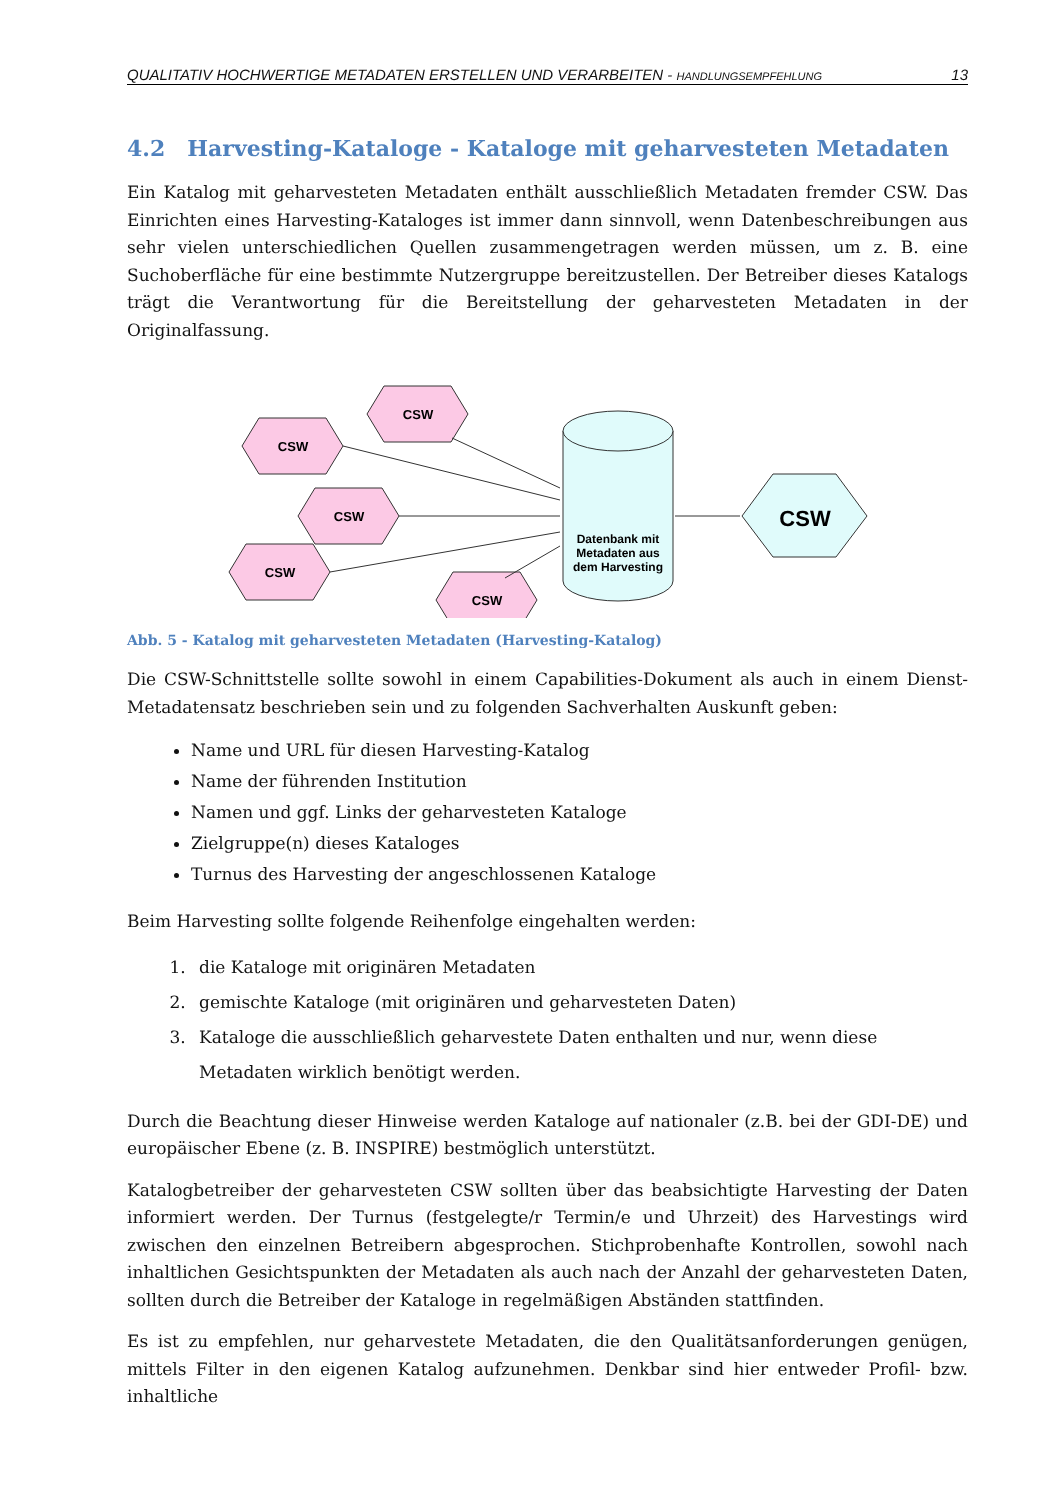QUALITATIV HOCHWERTIGE METADATEN ERSTELLEN UND VERARBEITEN - HANDLUNGSEMPFEHLUNG 13
4.2 Harvesting-Kataloge - Kataloge mit geharvesteten Metadaten
Ein Katalog mit geharvesteten Metadaten enthält ausschließlich Metadaten fremder CSW. Das Einrichten eines Harvesting-Kataloges ist immer dann sinnvoll, wenn Datenbeschreibungen aus sehr vielen unterschiedlichen Quellen zusammengetragen werden müssen, um z. B. eine Suchoberfläche für eine bestimmte Nutzergruppe bereitzustellen. Der Betreiber dieses Katalogs trägt die Verantwortung für die Bereitstellung der geharvesteten Metadaten in der Originalfassung.
CSW
CSW
CSW
CSW
CSW
Datenbank mit
Metadaten aus
dem Harvesting
CSW
Abb. 5 - Katalog mit geharvesteten Metadaten (Harvesting-Katalog)
Die CSW-Schnittstelle sollte sowohl in einem Capabilities-Dokument als auch in einem Dienst-Metadatensatz beschrieben sein und zu folgenden Sachverhalten Auskunft geben:
Name und URL für diesen Harvesting-Katalog
Name der führenden Institution
Namen und ggf. Links der geharvesteten Kataloge
Zielgruppe(n) dieses Kataloges
Turnus des Harvesting der angeschlossenen Kataloge
Beim Harvesting sollte folgende Reihenfolge eingehalten werden:
1. die Kataloge mit originären Metadaten
2. gemischte Kataloge (mit originären und geharvesteten Daten)
3. Kataloge die ausschließlich geharvestete Daten enthalten und nur, wenn diese Metadaten wirklich benötigt werden.
Durch die Beachtung dieser Hinweise werden Kataloge auf nationaler (z.B. bei der GDI-DE) und europäischer Ebene (z. B. INSPIRE) bestmöglich unterstützt.
Katalogbetreiber der geharvesteten CSW sollten über das beabsichtigte Harvesting der Daten informiert werden. Der Turnus (festgelegte/r Termin/e und Uhrzeit) des Harvestings wird zwischen den einzelnen Betreibern abgesprochen. Stichprobenhafte Kontrollen, sowohl nach inhaltlichen Gesichtspunkten der Metadaten als auch nach der Anzahl der geharvesteten Daten, sollten durch die Betreiber der Kataloge in regelmäßigen Abständen stattfinden.
Es ist zu empfehlen, nur geharvestete Metadaten, die den Qualitätsanforderungen genügen, mittels Filter in den eigenen Katalog aufzunehmen. Denkbar sind hier entweder Profil- bzw. inhaltliche